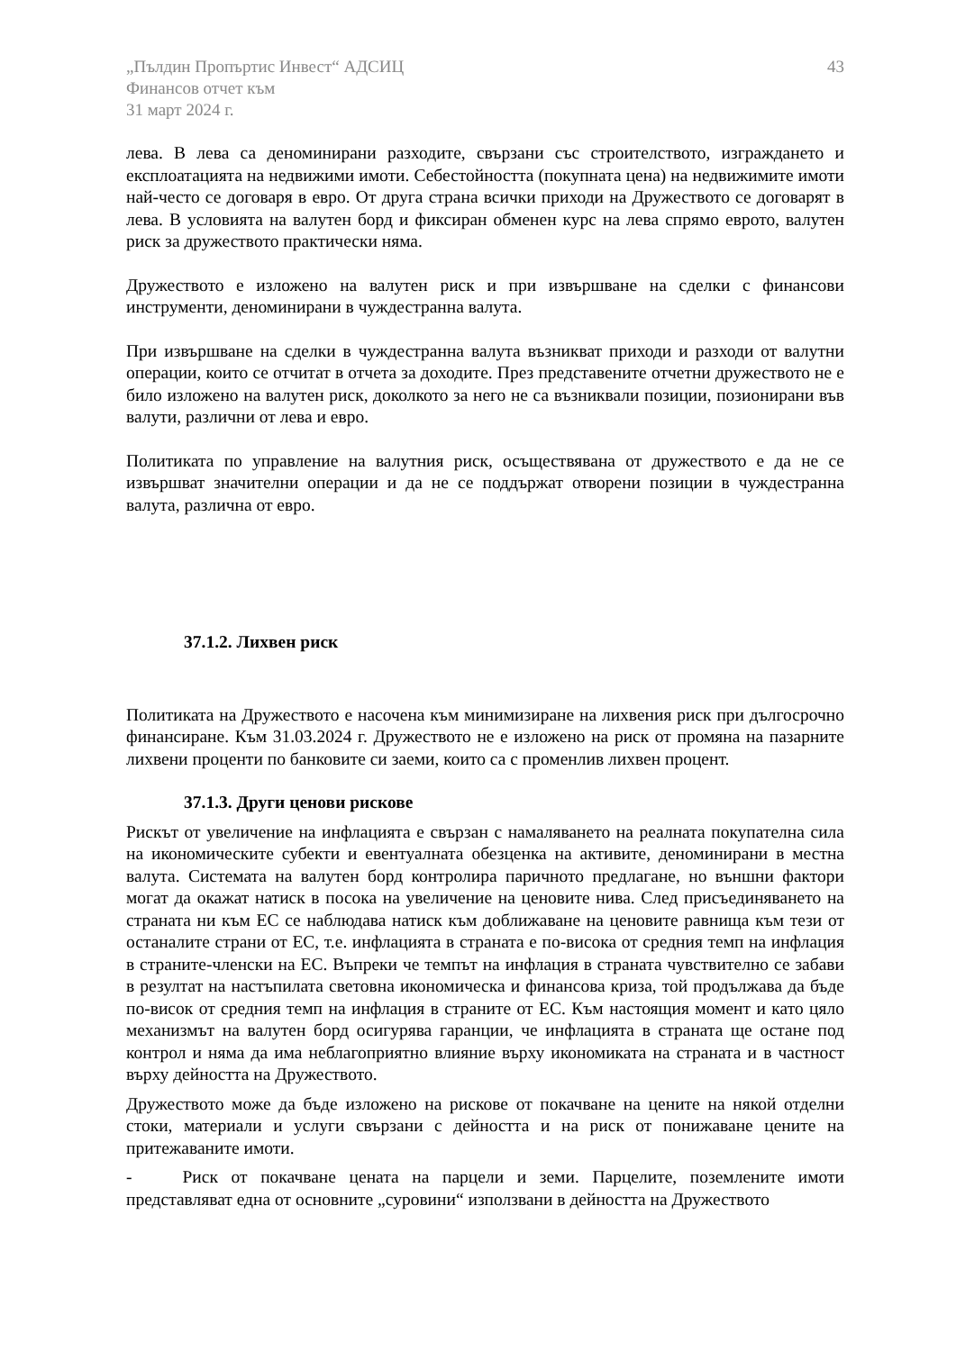„Пълдин Пропъртис Инвест“ АДСИЦ
Финансов отчет към
31 март 2024 г.
43
лева. В лева са деноминирани разходите, свързани със строителството, изграждането и експлоатацията на недвижими имоти. Себестойността (покупната цена) на недвижимите имоти най-често се договаря в евро. От друга страна всички приходи на Дружеството се договарят в лева. В условията на валутен борд и фиксиран обменен курс на лева спрямо еврото, валутен риск за дружеството практически няма.
Дружеството е изложено на валутен риск и при извършване на сделки с финансови инструменти, деноминирани в чуждестранна валута.
При извършване на сделки в чуждестранна валута възникват приходи и разходи от валутни операции, които се отчитат в отчета за доходите. През представените отчетни дружеството не е било изложено на валутен риск, доколкото за него не са възниквали позиции, позионирани във валути, различни от лева и евро.
Политиката по управление на валутния риск, осъществявана от дружеството е да не се извършват значителни операции и да не се поддържат отворени позиции в чуждестранна валута, различна от евро.
37.1.2. Лихвен риск
Политиката на Дружеството е насочена към минимизиране на лихвения риск при дългосрочно финансиране. Към 31.03.2024 г. Дружеството не е изложено на риск от промяна на пазарните лихвени проценти по банковите си заеми, които са с променлив лихвен процент.
37.1.3. Други ценови рискове
Рискът от увеличение на инфлацията е свързан с намаляването на реалната покупателна сила на икономическите субекти и евентуалната обезценка на активите, деноминирани в местна валута. Системата на валутен борд контролира паричното предлагане, но външни фактори могат да окажат натиск в посока на увеличение на ценовите нива. След присъединяването на страната ни към ЕС се наблюдава натиск към доближаване на ценовите равнища към тези от останалите страни от ЕС, т.е. инфлацията в страната е по-висока от средния темп на инфлация в страните-членски на ЕС. Въпреки че темпът на инфлация в страната чувствително се забави в резултат на настъпилата световна икономическа и финансова криза, той продължава да бъде по-висок от средния темп на инфлация в страните от ЕС. Към настоящия момент и като цяло механизмът на валутен борд осигурява гаранции, че инфлацията в страната ще остане под контрол и няма да има неблагоприятно влияние върху икономиката на страната и в частност върху дейността на Дружеството.
Дружеството може да бъде изложено на рискове от покачване на цените на някой отделни стоки, материали и услуги свързани с дейността и на риск от понижаване цените на притежаваните имоти.
- Риск от покачване цената на парцели и земи. Парцелите, поземлените имоти представляват една от основните „суровини“ използвани в дейността на Дружеството